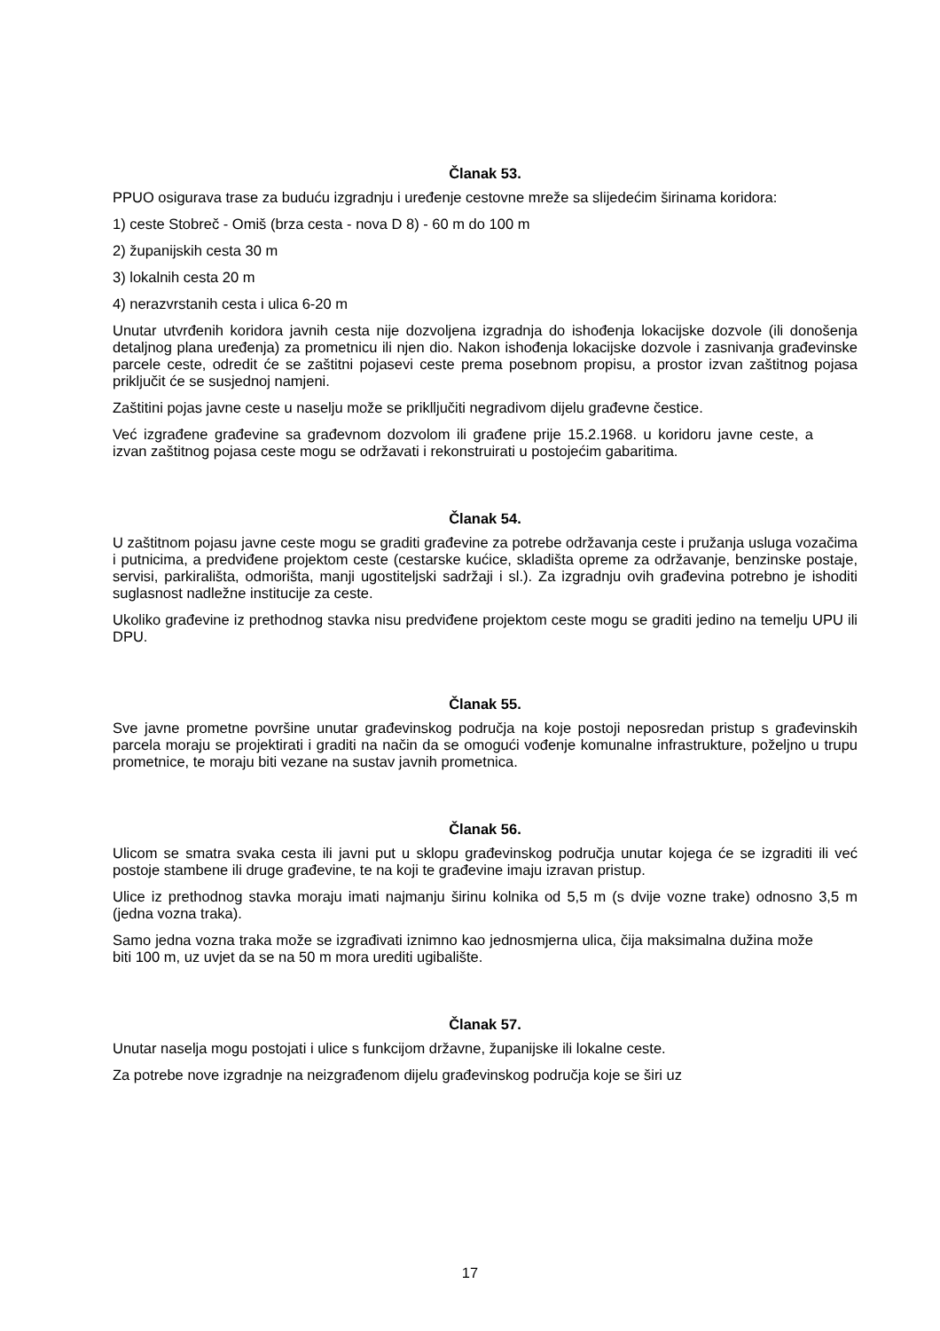Članak 53.
PPUO osigurava trase za buduću izgradnju i uređenje cestovne mreže sa slijedećim širinama koridora:
1) ceste Stobreč - Omiš (brza cesta - nova D 8) - 60 m do 100 m
2) županijskih cesta 30 m
3) lokalnih cesta 20 m
4) nerazvrstanih cesta i ulica 6-20 m
Unutar utvrđenih koridora javnih cesta nije dozvoljena izgradnja do ishođenja lokacijske dozvole (ili donošenja detaljnog plana uređenja) za prometnicu ili njen dio. Nakon ishođenja lokacijske dozvole i zasnivanja građevinske parcele ceste, odredit će se zaštitni pojasevi ceste prema posebnom propisu, a prostor izvan zaštitnog pojasa priključit će se susjednoj namjeni.
Zaštitini pojas javne ceste u naselju može se prikllјučiti negradivom dijelu građevne čestice.
Već izgrađene građevine sa građevnom dozvolom ili građene prije 15.2.1968. u koridoru javne ceste, a izvan zaštitnog pojasa ceste mogu se održavati i rekonstruirati u postojećim gabaritima.
Članak 54.
U zaštitnom pojasu javne ceste mogu se graditi građevine za potrebe održavanja ceste i pružanja usluga vozačima i putnicima, a predviđene projektom ceste (cestarske kućice, skladišta opreme za održavanje, benzinske postaje, servisi, parkirališta, odmorišta, manji ugostiteljski sadržaji i sl.). Za izgradnju ovih građevina potrebno je ishoditi suglasnost nadležne institucije za ceste.
Ukoliko građevine iz prethodnog stavka nisu predviđene projektom ceste mogu se graditi jedino na temelju UPU ili DPU.
Članak 55.
Sve javne prometne površine unutar građevinskog područja na koje postoji neposredan pristup s građevinskih parcela moraju se projektirati i graditi na način da se omogući vođenje komunalne infrastrukture, poželjno u trupu prometnice, te moraju biti vezane na sustav javnih prometnica.
Članak 56.
Ulicom se smatra svaka cesta ili javni put u sklopu građevinskog područja unutar kojega će se izgraditi ili već postoje stambene ili druge građevine, te na koji te građevine imaju izravan pristup.
Ulice iz prethodnog stavka moraju imati najmanju širinu kolnika od 5,5 m (s dvije vozne trake) odnosno 3,5 m (jedna vozna traka).
Samo jedna vozna traka može se izgrađivati iznimno kao jednosmjerna ulica, čija maksimalna dužina može biti 100 m, uz uvjet da se na 50 m mora urediti ugibalište.
Članak 57.
Unutar naselja mogu postojati i ulice s funkcijom državne, županijske ili lokalne ceste.
Za potrebe nove izgradnje na neizgrađenom dijelu građevinskog područja koje se širi uz
17